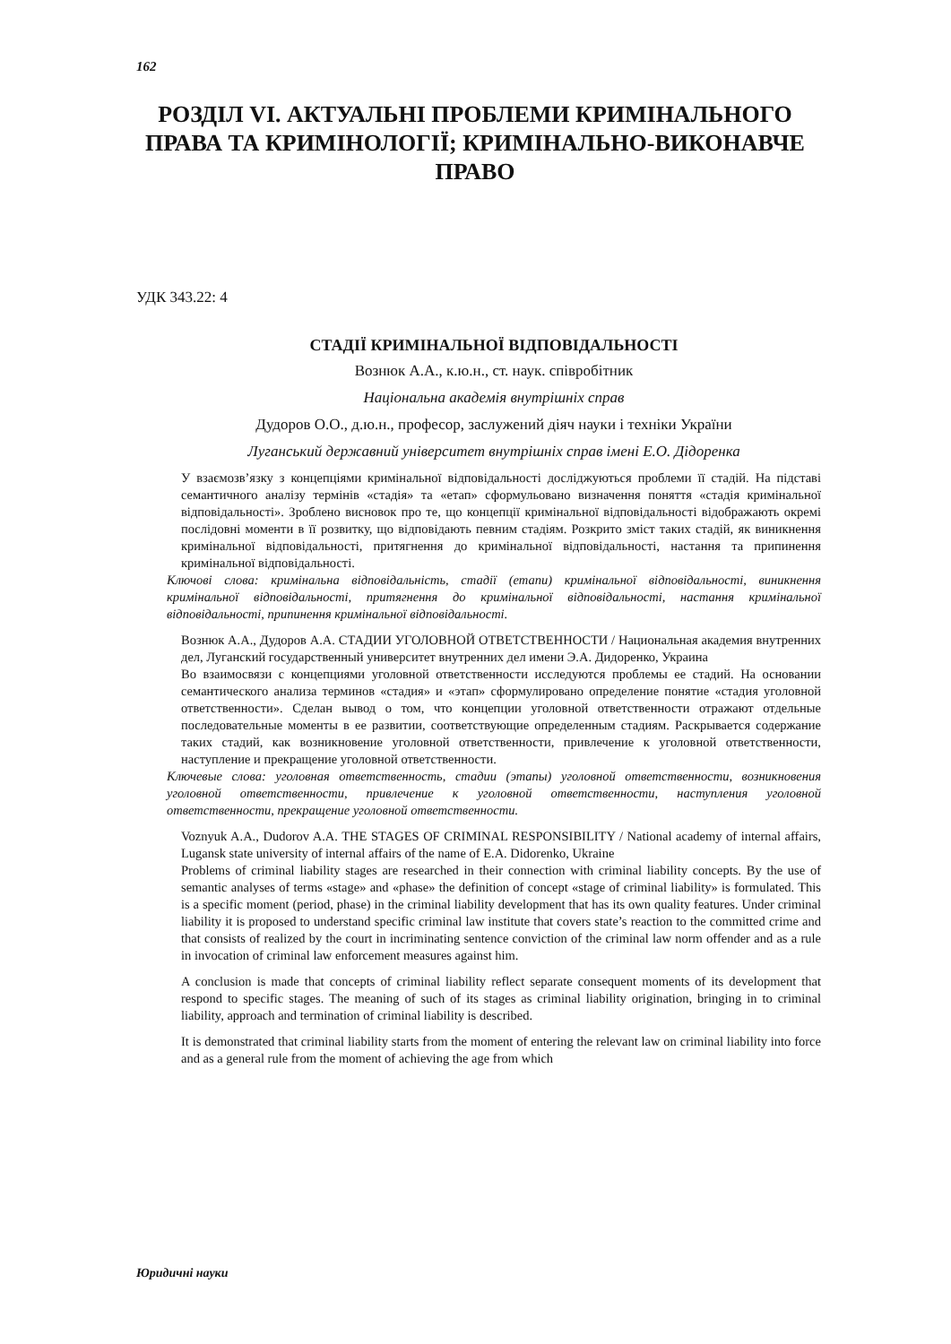162
РОЗДІЛ VI. АКТУАЛЬНІ ПРОБЛЕМИ КРИМІНАЛЬНОГО ПРАВА ТА КРИМІНОЛОГІЇ; КРИМІНАЛЬНО-ВИКОНАВЧЕ ПРАВО
УДК 343.22: 4
СТАДІЇ КРИМІНАЛЬНОЇ ВІДПОВІДАЛЬНОСТІ
Вознюк А.А., к.ю.н., ст. наук. співробітник
Національна академія внутрішніх справ
Дудоров О.О., д.ю.н., професор, заслужений діяч науки і техніки України
Луганський державний університет внутрішніх справ імені Е.О. Дідоренка
У взаємозв’язку з концепціями кримінальної відповідальності досліджуються проблеми її стадій. На підставі семантичного аналізу термінів «стадія» та «етап» сформульовано визначення поняття «стадія кримінальної відповідальності». Зроблено висновок про те, що концепції кримінальної відповідальності відображають окремі послідовні моменти в її розвитку, що відповідають певним стадіям. Розкрито зміст таких стадій, як виникнення кримінальної відповідальності, притягнення до кримінальної відповідальності, настання та припинення кримінальної відповідальності.
Ключові слова: кримінальна відповідальність, стадії (етапи) кримінальної відповідальності, виникнення кримінальної відповідальності, притягнення до кримінальної відповідальності, настання кримінальної відповідальності, припинення кримінальної відповідальності.
Вознюк А.А., Дудоров А.А. СТАДИИ УГОЛОВНОЙ ОТВЕТСТВЕННОСТИ / Национальная академия внутренних дел, Луганский государственный университет внутренних дел имени Э.А. Дидоренко, Украина
Во взаимосвязи с концепциями уголовной ответственности исследуются проблемы ее стадий. На основании семантического анализа терминов «стадия» и «этап» сформулировано определение понятие «стадия уголовной ответственности». Сделан вывод о том, что концепции уголовной ответственности отражают отдельные последовательные моменты в ее развитии, соответствующие определенным стадиям. Раскрывается содержание таких стадий, как возникновение уголовной ответственности, привлечение к уголовной ответственности, наступление и прекращение уголовной ответственности.
Ключевые слова: уголовная ответственность, стадии (этапы) уголовной ответственности, возникновения уголовной ответственности, привлечение к уголовной ответственности, наступления уголовной ответственности, прекращение уголовной ответственности.
Voznyuk A.A., Dudorov A.A. THE STAGES OF CRIMINAL RESPONSIBILITY / National academy of internal affairs, Lugansk state university of internal affairs of the name of E.A. Didorenko, Ukraine
Problems of criminal liability stages are researched in their connection with criminal liability concepts. By the use of semantic analyses of terms «stage» and «phase» the definition of concept «stage of criminal liability» is formulated. This is a specific moment (period, phase) in the criminal liability development that has its own quality features. Under criminal liability it is proposed to understand specific criminal law institute that covers state’s reaction to the committed crime and that consists of realized by the court in incriminating sentence conviction of the criminal law norm offender and as a rule in invocation of criminal law enforcement measures against him.
A conclusion is made that concepts of criminal liability reflect separate consequent moments of its development that respond to specific stages. The meaning of such of its stages as criminal liability origination, bringing in to criminal liability, approach and termination of criminal liability is described.
It is demonstrated that criminal liability starts from the moment of entering the relevant law on criminal liability into force and as a general rule from the moment of achieving the age from which
Юридичні науки